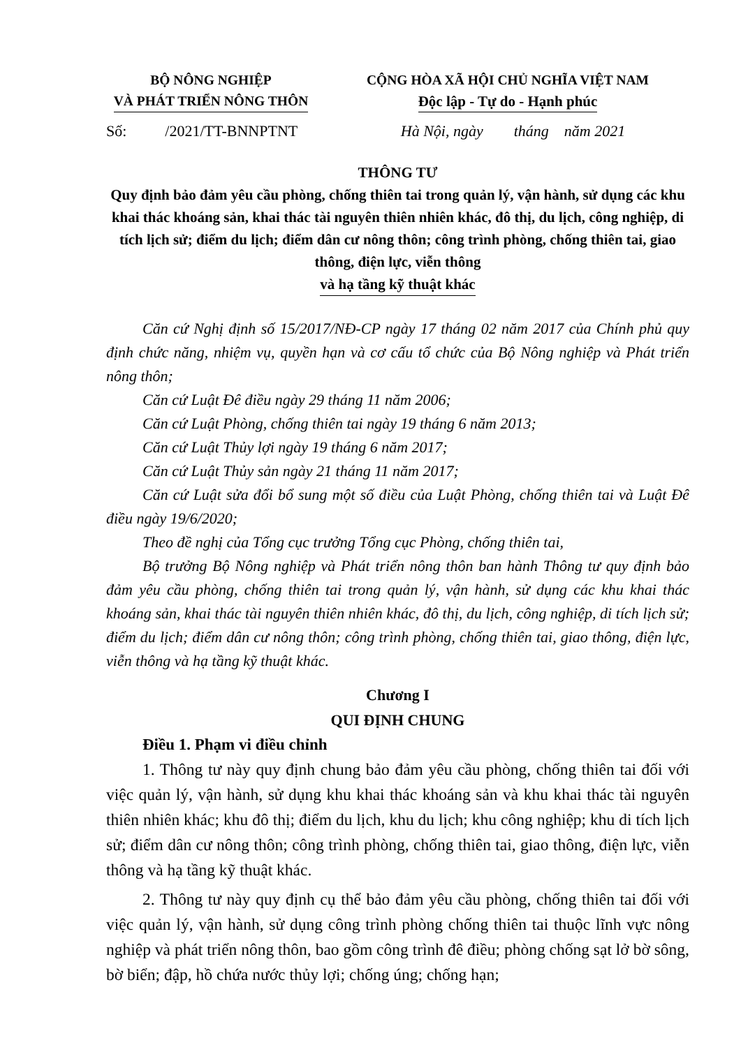BỘ NÔNG NGHIỆP
VÀ PHÁT TRIỂN NÔNG THÔN
CỘNG HÒA XÃ HỘI CHỦ NGHĨA VIỆT NAM
Độc lập - Tự do - Hạnh phúc
Số: /2021/TT-BNNPTNT
Hà Nội, ngày tháng năm 2021
THÔNG TƯ
Quy định bảo đảm yêu cầu phòng, chống thiên tai trong quản lý, vận hành, sử dụng các khu khai thác khoáng sản, khai thác tài nguyên thiên nhiên khác, đô thị, du lịch, công nghiệp, di tích lịch sử; điểm du lịch; điểm dân cư nông thôn; công trình phòng, chống thiên tai, giao thông, điện lực, viễn thông
và hạ tầng kỹ thuật khác
Căn cứ Nghị định số 15/2017/NĐ-CP ngày 17 tháng 02 năm 2017 của Chính phủ quy định chức năng, nhiệm vụ, quyền hạn và cơ cấu tổ chức của Bộ Nông nghiệp và Phát triển nông thôn;
Căn cứ Luật Đê điều ngày 29 tháng 11 năm 2006;
Căn cứ Luật Phòng, chống thiên tai ngày 19 tháng 6 năm 2013;
Căn cứ Luật Thủy lợi ngày 19 tháng 6 năm 2017;
Căn cứ Luật Thủy sản ngày 21 tháng 11 năm 2017;
Căn cứ Luật sửa đổi bổ sung một số điều của Luật Phòng, chống thiên tai và Luật Đê điều ngày 19/6/2020;
Theo đề nghị của Tổng cục trưởng Tổng cục Phòng, chống thiên tai,
Bộ trưởng Bộ Nông nghiệp và Phát triển nông thôn ban hành Thông tư quy định bảo đảm yêu cầu phòng, chống thiên tai trong quản lý, vận hành, sử dụng các khu khai thác khoáng sản, khai thác tài nguyên thiên nhiên khác, đô thị, du lịch, công nghiệp, di tích lịch sử; điểm du lịch; điểm dân cư nông thôn; công trình phòng, chống thiên tai, giao thông, điện lực, viễn thông và hạ tầng kỹ thuật khác.
Chương I
QUI ĐỊNH CHUNG
Điều 1. Phạm vi điều chỉnh
1. Thông tư này quy định chung bảo đảm yêu cầu phòng, chống thiên tai đối với việc quản lý, vận hành, sử dụng khu khai thác khoáng sản và khu khai thác tài nguyên thiên nhiên khác; khu đô thị; điểm du lịch, khu du lịch; khu công nghiệp; khu di tích lịch sử; điểm dân cư nông thôn; công trình phòng, chống thiên tai, giao thông, điện lực, viễn thông và hạ tầng kỹ thuật khác.
2. Thông tư này quy định cụ thể bảo đảm yêu cầu phòng, chống thiên tai đối với việc quản lý, vận hành, sử dụng công trình phòng chống thiên tai thuộc lĩnh vực nông nghiệp và phát triển nông thôn, bao gồm công trình đê điều; phòng chống sạt lở bờ sông, bờ biển; đập, hồ chứa nước thủy lợi; chống úng; chống hạn;